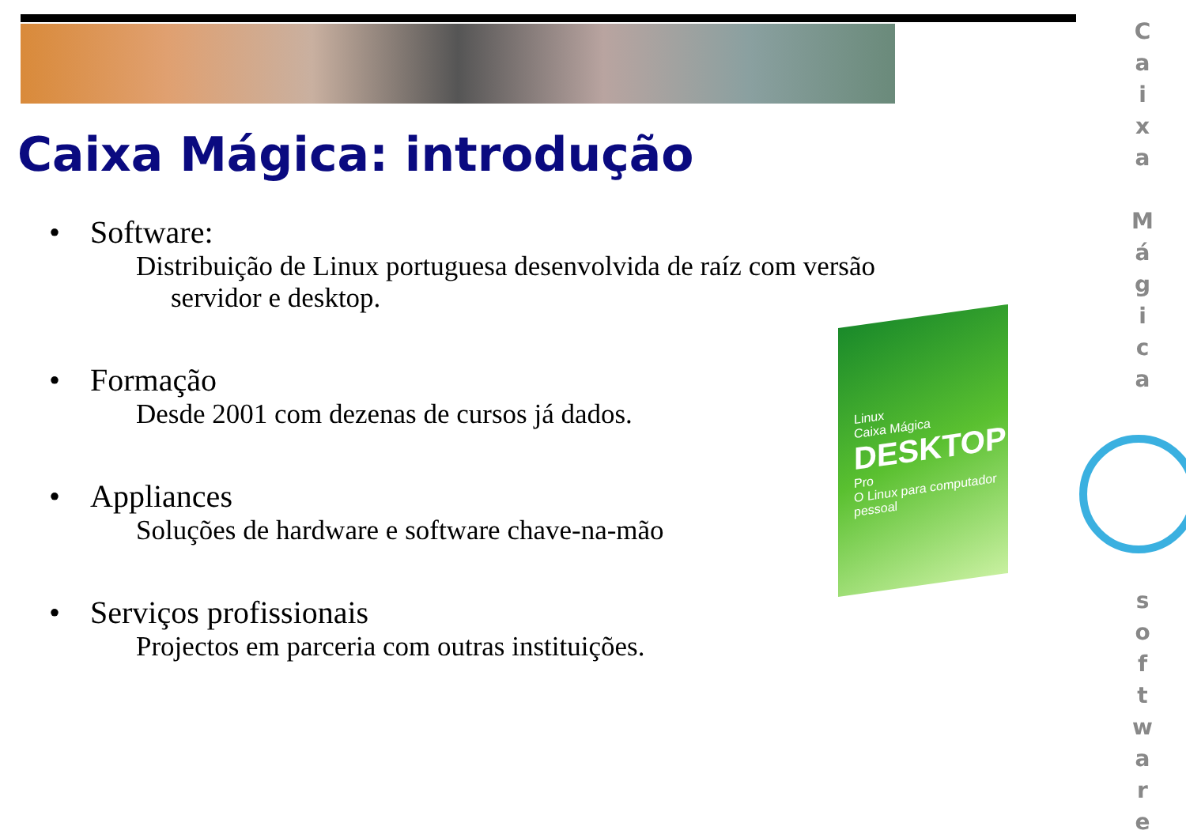Caixa Mágica: introdução
• Software:
Distribuição de Linux portuguesa desenvolvida de raíz com versão
servidor e desktop.
• Formação
Desde 2001 com dezenas de cursos já dados.
• Appliances
Soluções de hardware e software chave-na-mão
• Serviços profissionais
Projectos em parceria com outras instituições.
Linux
Caixa Mágica
DESKTOP
Pro
O Linux para computador pessoal
C
a
i
x
a
M
á
g
i
c
a
s
o
f
t
w
a
r
e